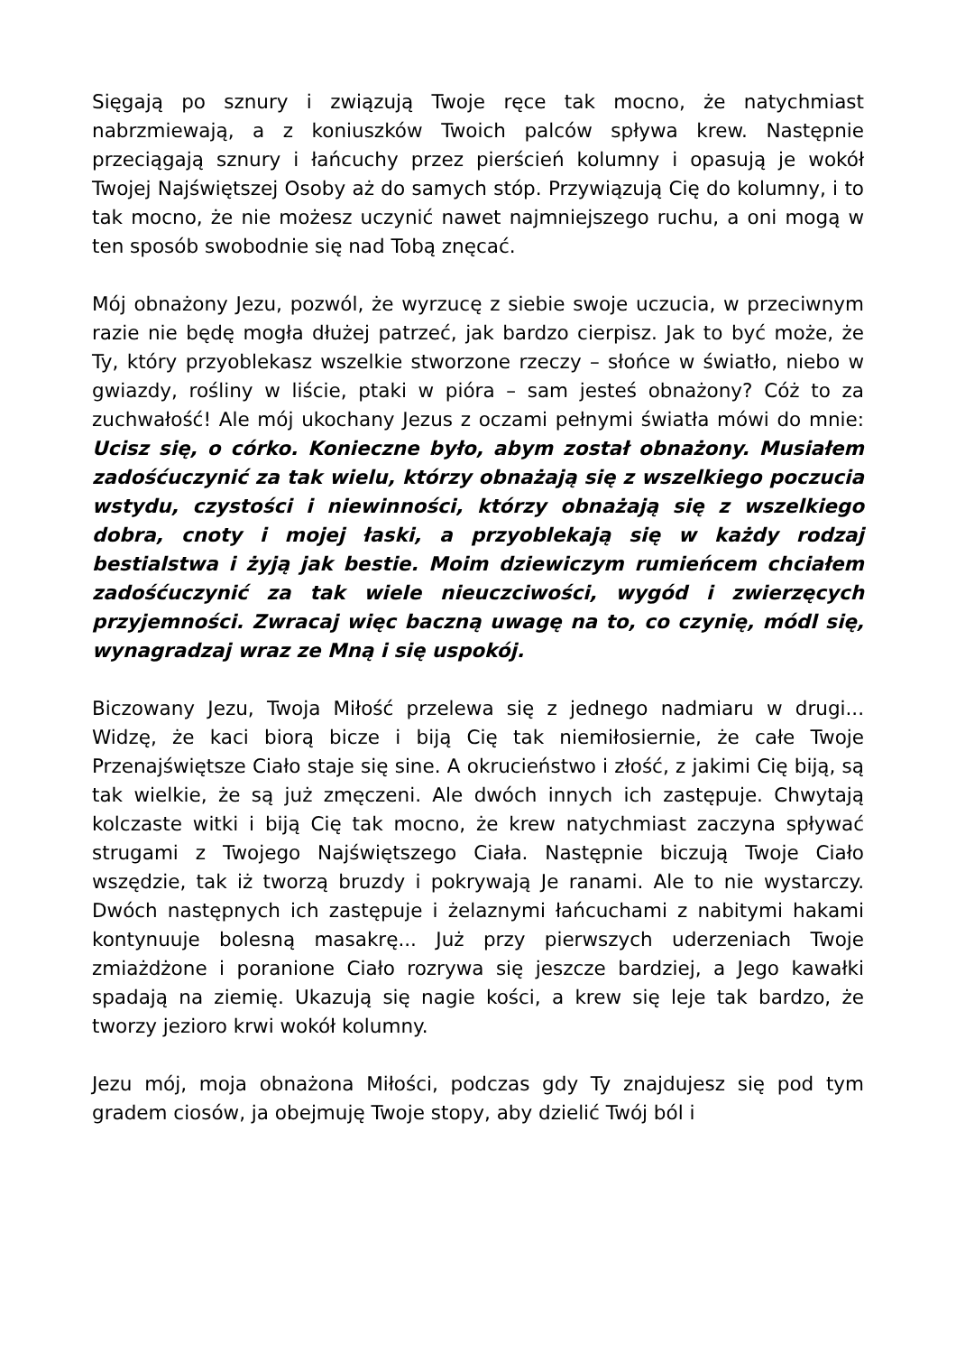Sięgają po sznury i związują Twoje ręce tak mocno, że natychmiast nabrzmiewają, a z koniuszków Twoich palców spływa krew. Następnie przeciągają sznury i łańcuchy przez pierścień kolumny i opasują je wokół Twojej Najświętszej Osoby aż do samych stóp. Przywiązują Cię do kolumny, i to tak mocno, że nie możesz uczynić nawet najmniejszego ruchu, a oni mogą w ten sposób swobodnie się nad Tobą znęcać.
Mój obnażony Jezu, pozwól, że wyrzucę z siebie swoje uczucia, w przeciwnym razie nie będę mogła dłużej patrzeć, jak bardzo cierpisz. Jak to być może, że Ty, który przyoblekasz wszelkie stworzone rzeczy – słońce w światło, niebo w gwiazdy, rośliny w liście, ptaki w pióra – sam jesteś obnażony? Cóż to za zuchwałość! Ale mój ukochany Jezus z oczami pełnymi światła mówi do mnie: Ucisz się, o córko. Konieczne było, abym został obnażony. Musiałem zadośćuczynić za tak wielu, którzy obnażają się z wszelkiego poczucia wstydu, czystości i niewinności, którzy obnażają się z wszelkiego dobra, cnoty i mojej łaski, a przyoblekają się w każdy rodzaj bestialstwa i żyją jak bestie. Moim dziewiczym rumieńcem chciałem zadośćuczynić za tak wiele nieuczciwości, wygód i zwierzęcych przyjemności. Zwracaj więc baczną uwagę na to, co czynię, módl się, wynagradzaj wraz ze Mną i się uspokój.
Biczowany Jezu, Twoja Miłość przelewa się z jednego nadmiaru w drugi... Widzę, że kaci biorą bicze i biją Cię tak niemiłosiernie, że całe Twoje Przenajświętsze Ciało staje się sine. A okrucieństwo i złość, z jakimi Cię biją, są tak wielkie, że są już zmęczeni. Ale dwóch innych ich zastępuje. Chwytają kolczaste witki i biją Cię tak mocno, że krew natychmiast zaczyna spływać strugami z Twojego Najświętszego Ciała. Następnie biczują Twoje Ciało wszędzie, tak iż tworzą bruzdy i pokrywają Je ranami. Ale to nie wystarczy. Dwóch następnych ich zastępuje i żelaznymi łańcuchami z nabitymi hakami kontynuuje bolesną masakrę... Już przy pierwszych uderzeniach Twoje zmiażdżone i poranione Ciało rozrywa się jeszcze bardziej, a Jego kawałki spadają na ziemię. Ukazują się nagie kości, a krew się leje tak bardzo, że tworzy jezioro krwi wokół kolumny.
Jezu mój, moja obnażona Miłości, podczas gdy Ty znajdujesz się pod tym gradem ciosów, ja obejmuję Twoje stopy, aby dzielić Twój ból i